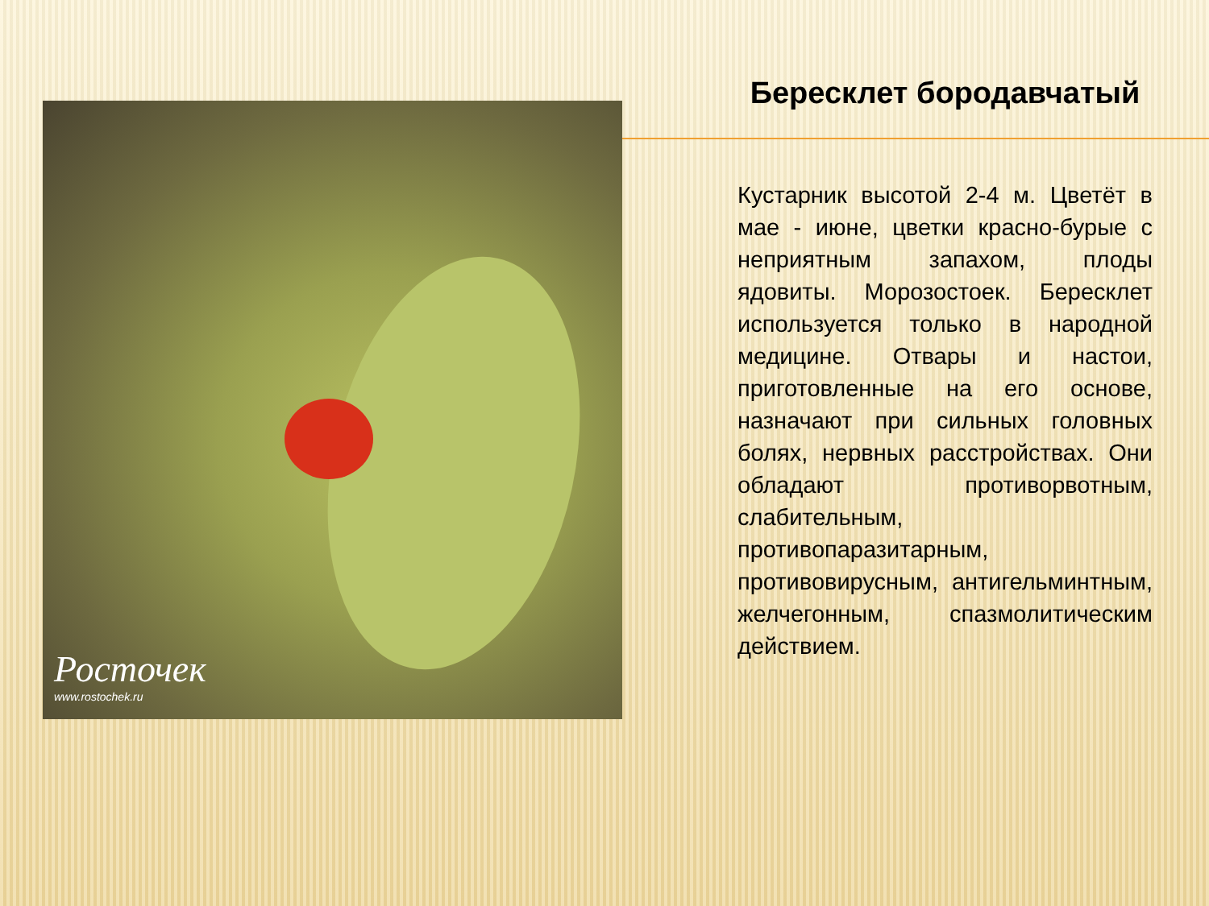Росточек
www.rostochek.ru
Бересклет бородавчатый
Кустарник высотой 2-4 м. Цветёт в мае - июне, цветки красно-бурые с неприятным запахом, плоды ядовиты. Морозостоек. Бересклет используется только в народной медицине. Отвары и настои, приготовленные на его основе, назначают при сильных головных болях, нервных расстройствах. Они обладают противорвотным, слабительным, противопаразитарным, противовирусным, антигельминтным, желчегонным, спазмолитическим действием.